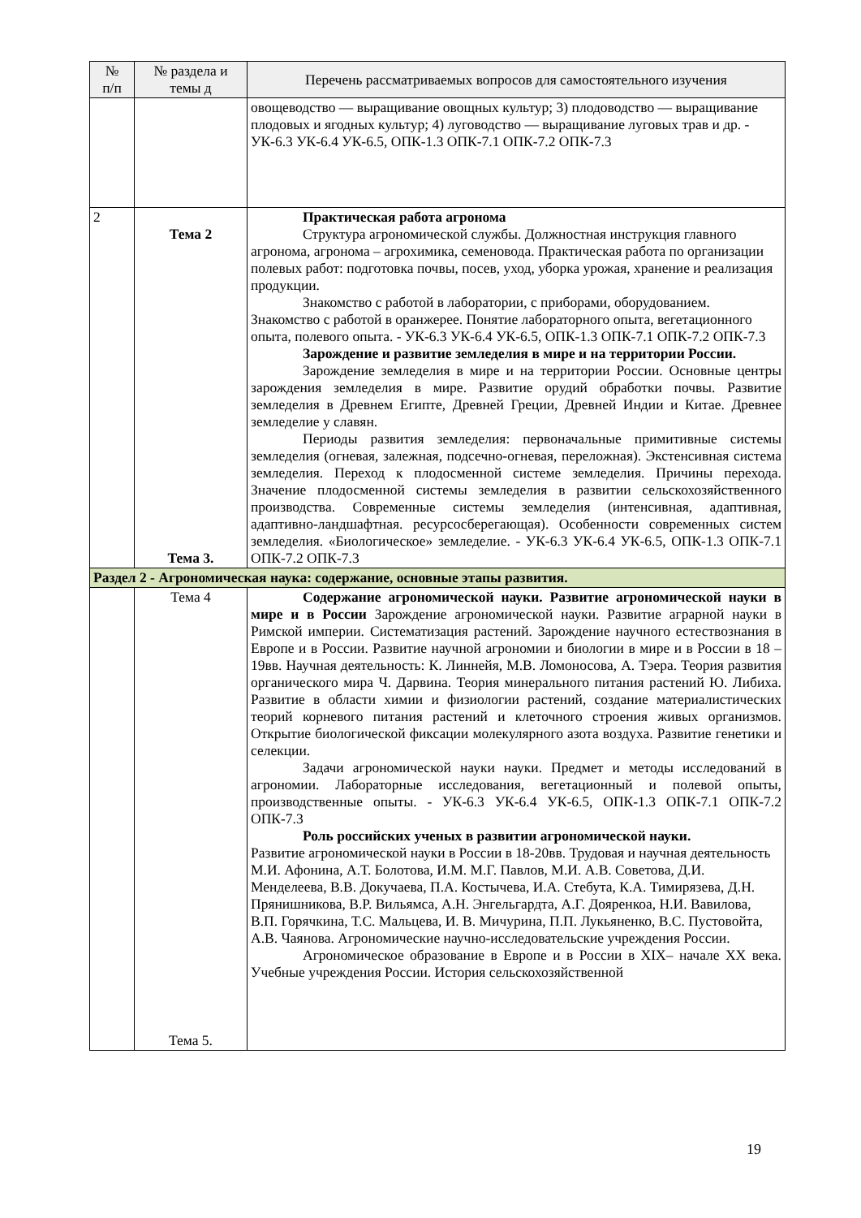| № п/п | № раздела и темы д | Перечень рассматриваемых вопросов для самостоятельного изучения |
| --- | --- | --- |
| | | овощеводство — выращивание овощных культур; 3) плодоводство — выращивание плодовых и ягодных культур; 4) луговодство — выращивание луговых трав и др. - УК-6.3 УК-6.4 УК-6.5, ОПК-1.3 ОПК-7.1 ОПК-7.2 ОПК-7.3 |
| 2 | Тема 2 Тема 3. | Практическая работа агронома Структура агрономической службы. Должностная инструкция главного агронома, агронома – агрохимика, семеновода. Практическая работа по организации полевых работ: подготовка почвы, посев, уход, уборка урожая, хранение и реализация продукции. Знакомство с работой в лаборатории, с приборами, оборудованием. Знакомство с работой в оранжерее. Понятие лабораторного опыта, вегетационного опыта, полевого опыта. - УК-6.3 УК-6.4 УК-6.5, ОПК-1.3 ОПК-7.1 ОПК-7.2 ОПК-7.3 Зарождение и развитие земледелия в мире и на территории России. Зарождение земледелия в мире и на территории России. Основные центры зарождения земледелия в мире. Развитие орудий обработки почвы. Развитие земледелия в Древнем Египте, Древней Греции, Древней Индии и Китае. Древнее земледелие у славян. Периоды развития земледелия: первоначальные примитивные системы земледелия (огневая, залежная, подсечно-огневая, переложная). Экстенсивная система земледелия. Переход к плодосменной системе земледелия. Причины перехода. Значение плодосменной системы земледелия в развитии сельскохозяйственного производства. Современные системы земледелия (интенсивная, адаптивная, адаптивно-ландшафтная. ресурсосберегающая). Особенности современных систем земледелия. «Биологическое» земледелие. - УК-6.3 УК-6.4 УК-6.5, ОПК-1.3 ОПК-7.1 ОПК-7.2 ОПК-7.3 |
| Раздел 2 - Агрономическая наука: содержание, основные этапы развития. | | |
| | Тема 4 Тема 5. | Содержание агрономической науки. Развитие агрономической науки в мире и в России Зарождение агрономической науки. Развитие аграрной науки в Римской империи. Систематизация растений. Зарождение научного естествознания в Европе и в России. Развитие научной агрономии и биологии в мире и в России в 18 – 19вв. Научная деятельность: К. Линнейя, М.В. Ломоносова, А. Тэера. Теория развития органического мира Ч. Дарвина. Теория минерального питания растений Ю. Либиха. Развитие в области химии и физиологии растений, создание материалистических теорий корневого питания растений и клеточного строения живых организмов. Открытие биологической фиксации молекулярного азота воздуха. Развитие генетики и селекции. Задачи агрономической науки науки. Предмет и методы исследований в агрономии. Лабораторные исследования, вегетационный и полевой опыты, производственные опыты. - УК-6.3 УК-6.4 УК-6.5, ОПК-1.3 ОПК-7.1 ОПК-7.2 ОПК-7.3 Роль российских ученых в развитии агрономической науки. Развитие агрономической науки в России в 18-20вв. Трудовая и научная деятельность М.И. Афонина, А.Т. Болотова, И.М. М.Г. Павлов, М.И. А.В. Советова, Д.И. Менделеева, В.В. Докучаева, П.А. Костычева, И.А. Стебута, К.А. Тимирязева, Д.Н. Прянишникова, В.Р. Вильямса, А.Н. Энгельгардта, А.Г. Дояренкоа, Н.И. Вавилова, В.П. Горячкина, Т.С. Мальцева, И. В. Мичурина, П.П. Лукьяненко, В.С. Пустовойта, А.В. Чаянова. Агрономические научно-исследовательские учреждения России. Агрономическое образование в Европе и в России в XIX– начале XX века. Учебные учреждения России. История сельскохозяйственной |
19